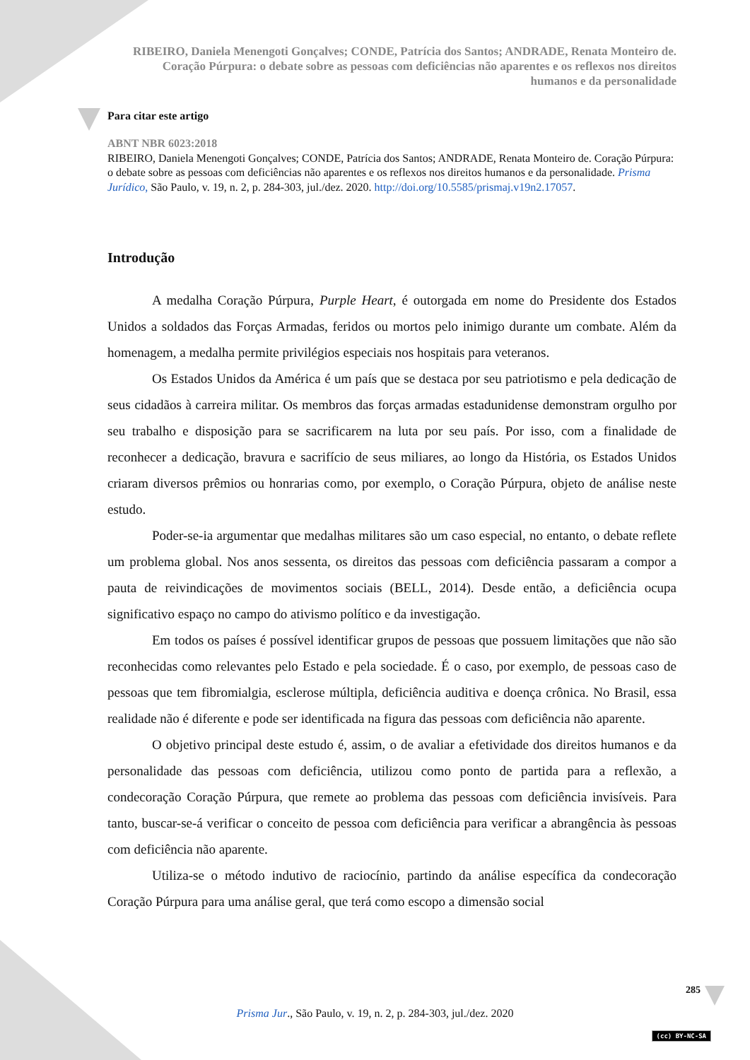RIBEIRO, Daniela Menengoti Gonçalves; CONDE, Patrícia dos Santos; ANDRADE, Renata Monteiro de.
Coração Púrpura: o debate sobre as pessoas com deficiências não aparentes e os reflexos nos direitos
humanos e da personalidade
Para citar este artigo
ABNT NBR 6023:2018
RIBEIRO, Daniela Menengoti Gonçalves; CONDE, Patrícia dos Santos; ANDRADE, Renata Monteiro de. Coração Púrpura: o debate sobre as pessoas com deficiências não aparentes e os reflexos nos direitos humanos e da personalidade. Prisma Jurídico, São Paulo, v. 19, n. 2, p. 284-303, jul./dez. 2020. http://doi.org/10.5585/prismaj.v19n2.17057.
Introdução
A medalha Coração Púrpura, Purple Heart, é outorgada em nome do Presidente dos Estados Unidos a soldados das Forças Armadas, feridos ou mortos pelo inimigo durante um combate. Além da homenagem, a medalha permite privilégios especiais nos hospitais para veteranos.
Os Estados Unidos da América é um país que se destaca por seu patriotismo e pela dedicação de seus cidadãos à carreira militar. Os membros das forças armadas estadunidense demonstram orgulho por seu trabalho e disposição para se sacrificarem na luta por seu país. Por isso, com a finalidade de reconhecer a dedicação, bravura e sacrifício de seus miliares, ao longo da História, os Estados Unidos criaram diversos prêmios ou honrarias como, por exemplo, o Coração Púrpura, objeto de análise neste estudo.
Poder-se-ia argumentar que medalhas militares são um caso especial, no entanto, o debate reflete um problema global. Nos anos sessenta, os direitos das pessoas com deficiência passaram a compor a pauta de reivindicações de movimentos sociais (BELL, 2014). Desde então, a deficiência ocupa significativo espaço no campo do ativismo político e da investigação.
Em todos os países é possível identificar grupos de pessoas que possuem limitações que não são reconhecidas como relevantes pelo Estado e pela sociedade. É o caso, por exemplo, de pessoas caso de pessoas que tem fibromialgia, esclerose múltipla, deficiência auditiva e doença crônica. No Brasil, essa realidade não é diferente e pode ser identificada na figura das pessoas com deficiência não aparente.
O objetivo principal deste estudo é, assim, o de avaliar a efetividade dos direitos humanos e da personalidade das pessoas com deficiência, utilizou como ponto de partida para a reflexão, a condecoração Coração Púrpura, que remete ao problema das pessoas com deficiência invisíveis. Para tanto, buscar-se-á verificar o conceito de pessoa com deficiência para verificar a abrangência às pessoas com deficiência não aparente.
Utiliza-se o método indutivo de raciocínio, partindo da análise específica da condecoração Coração Púrpura para uma análise geral, que terá como escopo a dimensão social
285
Prisma Jur., São Paulo, v. 19, n. 2, p. 284-303, jul./dez. 2020
(cc) BY-NC-SA